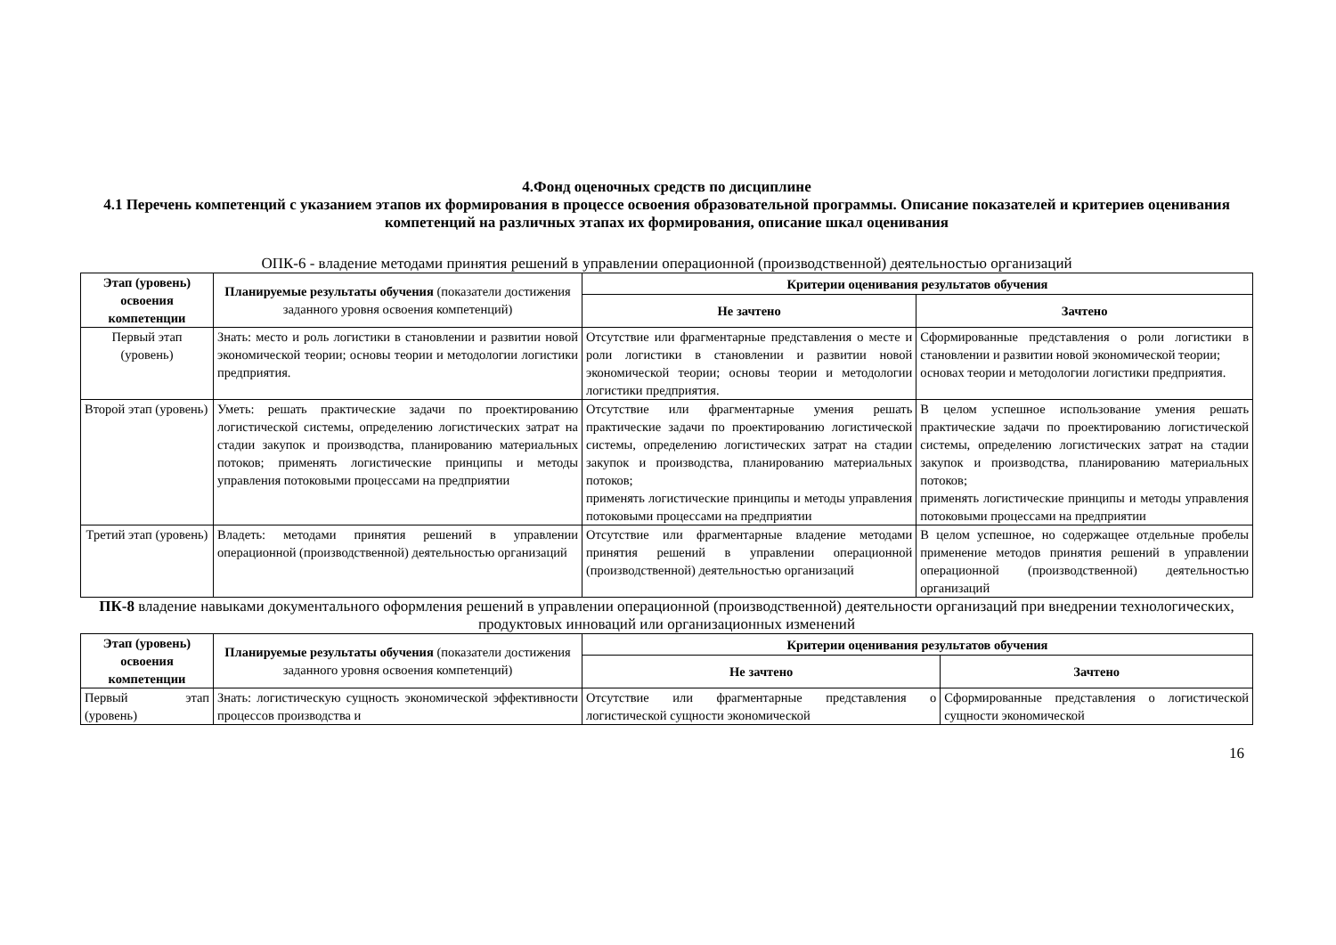4.Фонд оценочных средств по дисциплине
4.1 Перечень компетенций с указанием этапов их формирования в процессе освоения образовательной программы. Описание показателей и критериев оценивания компетенций на различных этапах их формирования, описание шкал оценивания
ОПК-6 - владение методами принятия решений в управлении операционной (производственной) деятельностью организаций
| Этап (уровень) освоения компетенции | Планируемые результаты обучения (показатели достижения заданного уровня освоения компетенций) | Критерии оценивания результатов обучения | |
| --- | --- | --- | --- |
| | | Не зачтено | Зачтено |
| Первый этап (уровень) | Знать: место и роль логистики в становлении и развитии новой экономической теории; основы теории и методологии логистики предприятия. | Отсутствие или фрагментарные представления о месте и роли логистики в становлении и развитии новой экономической теории; основы теории и методологии логистики предприятия. | Сформированные представления о роли логистики в становлении и развитии новой экономической теории; основах теории и методологии логистики предприятия. |
| Второй этап (уровень) | Уметь: решать практические задачи по проектированию логистической системы, определению логистических затрат на стадии закупок и производства, планированию материальных потоков; применять логистические принципы и методы управления потоковыми процессами на предприятии | Отсутствие или фрагментарные умения решать практические задачи по проектированию логистической системы, определению логистических затрат на стадии закупок и производства, планированию материальных потоков; применять логистические принципы и методы управления потоковыми процессами на предприятии | В целом успешное использование умения решать практические задачи по проектированию логистической системы, определению логистических затрат на стадии закупок и производства, планированию материальных потоков; применять логистические принципы и методы управления потоковыми процессами на предприятии |
| Третий этап (уровень) | Владеть: методами принятия решений в управлении операционной (производственной) деятельностью организаций | Отсутствие или фрагментарные владение методами принятия решений в управлении операционной (производственной) деятельностью организаций | В целом успешное, но содержащее отдельные пробелы применение методов принятия решений в управлении операционной (производственной) деятельностью организаций |
ПК-8 владение навыками документального оформления решений в управлении операционной (производственной) деятельности организаций при внедрении технологических, продуктовых инноваций или организационных изменений
| Этап (уровень) освоения компетенции | Планируемые результаты обучения (показатели достижения заданного уровня освоения компетенций) | Критерии оценивания результатов обучения | |
| --- | --- | --- | --- |
| | | Не зачтено | Зачтено |
| Первый этап (уровень) | Знать: логистическую сущность экономической эффективности процессов производства и | Отсутствие или фрагментарные представления о логистической сущности экономической | Сформированные представления о логистической сущности экономической |
16